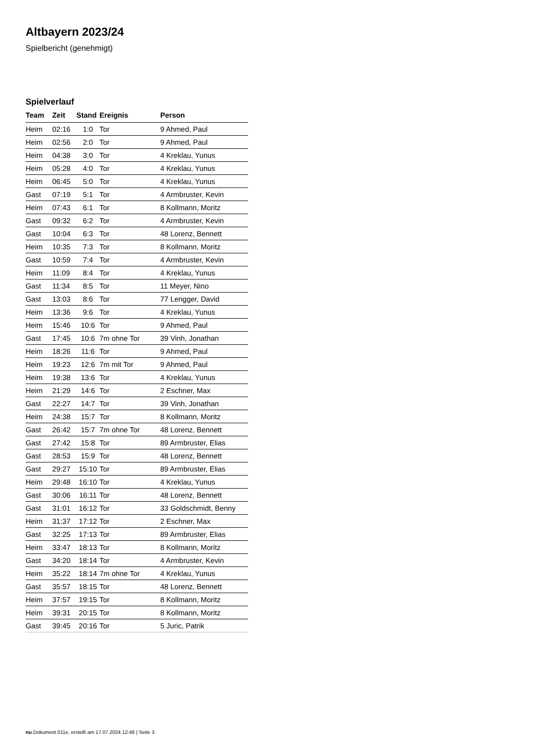Altbayern 2023/24
Spielbericht (genehmigt)
Spielverlauf
| Team | Zeit | Stand | Ereignis | Person |
| --- | --- | --- | --- | --- |
| Heim | 02:16 | 1:0 | Tor | 9 Ahmed, Paul |
| Heim | 02:56 | 2:0 | Tor | 9 Ahmed, Paul |
| Heim | 04:38 | 3:0 | Tor | 4 Kreklau, Yunus |
| Heim | 05:28 | 4:0 | Tor | 4 Kreklau, Yunus |
| Heim | 06:45 | 5:0 | Tor | 4 Kreklau, Yunus |
| Gast | 07:19 | 5:1 | Tor | 4 Armbruster, Kevin |
| Heim | 07:43 | 6:1 | Tor | 8 Kollmann, Moritz |
| Gast | 09:32 | 6:2 | Tor | 4 Armbruster, Kevin |
| Gast | 10:04 | 6:3 | Tor | 48 Lorenz, Bennett |
| Heim | 10:35 | 7:3 | Tor | 8 Kollmann, Moritz |
| Gast | 10:59 | 7:4 | Tor | 4 Armbruster, Kevin |
| Heim | 11:09 | 8:4 | Tor | 4 Kreklau, Yunus |
| Gast | 11:34 | 8:5 | Tor | 11 Meyer, Nino |
| Gast | 13:03 | 8:6 | Tor | 77 Lengger, David |
| Heim | 13:36 | 9:6 | Tor | 4 Kreklau, Yunus |
| Heim | 15:46 | 10:6 | Tor | 9 Ahmed, Paul |
| Gast | 17:45 | 10:6 | 7m ohne Tor | 39 Vinh, Jonathan |
| Heim | 18:26 | 11:6 | Tor | 9 Ahmed, Paul |
| Heim | 19:23 | 12:6 | 7m mit Tor | 9 Ahmed, Paul |
| Heim | 19:38 | 13:6 | Tor | 4 Kreklau, Yunus |
| Heim | 21:29 | 14:6 | Tor | 2 Eschner, Max |
| Gast | 22:27 | 14:7 | Tor | 39 Vinh, Jonathan |
| Heim | 24:38 | 15:7 | Tor | 8 Kollmann, Moritz |
| Gast | 26:42 | 15:7 | 7m ohne Tor | 48 Lorenz, Bennett |
| Gast | 27:42 | 15:8 | Tor | 89 Armbruster, Elias |
| Gast | 28:53 | 15:9 | Tor | 48 Lorenz, Bennett |
| Gast | 29:27 | 15:10 | Tor | 89 Armbruster, Elias |
| Heim | 29:48 | 16:10 | Tor | 4 Kreklau, Yunus |
| Gast | 30:06 | 16:11 | Tor | 48 Lorenz, Bennett |
| Gast | 31:01 | 16:12 | Tor | 33 Goldschmidt, Benny |
| Heim | 31:37 | 17:12 | Tor | 2 Eschner, Max |
| Gast | 32:25 | 17:13 | Tor | 89 Armbruster, Elias |
| Heim | 33:47 | 18:13 | Tor | 8 Kollmann, Moritz |
| Gast | 34:20 | 18:14 | Tor | 4 Armbruster, Kevin |
| Heim | 35:22 | 18:14 | 7m ohne Tor | 4 Kreklau, Yunus |
| Gast | 35:57 | 18:15 | Tor | 48 Lorenz, Bennett |
| Heim | 37:57 | 19:15 | Tor | 8 Kollmann, Moritz |
| Heim | 39:31 | 20:15 | Tor | 8 Kollmann, Moritz |
| Gast | 39:45 | 20:16 | Tor | 5 Juric, Patrik |
nu.Dokument 011e, erstellt am 17.07.2024 12:48 | Seite 3